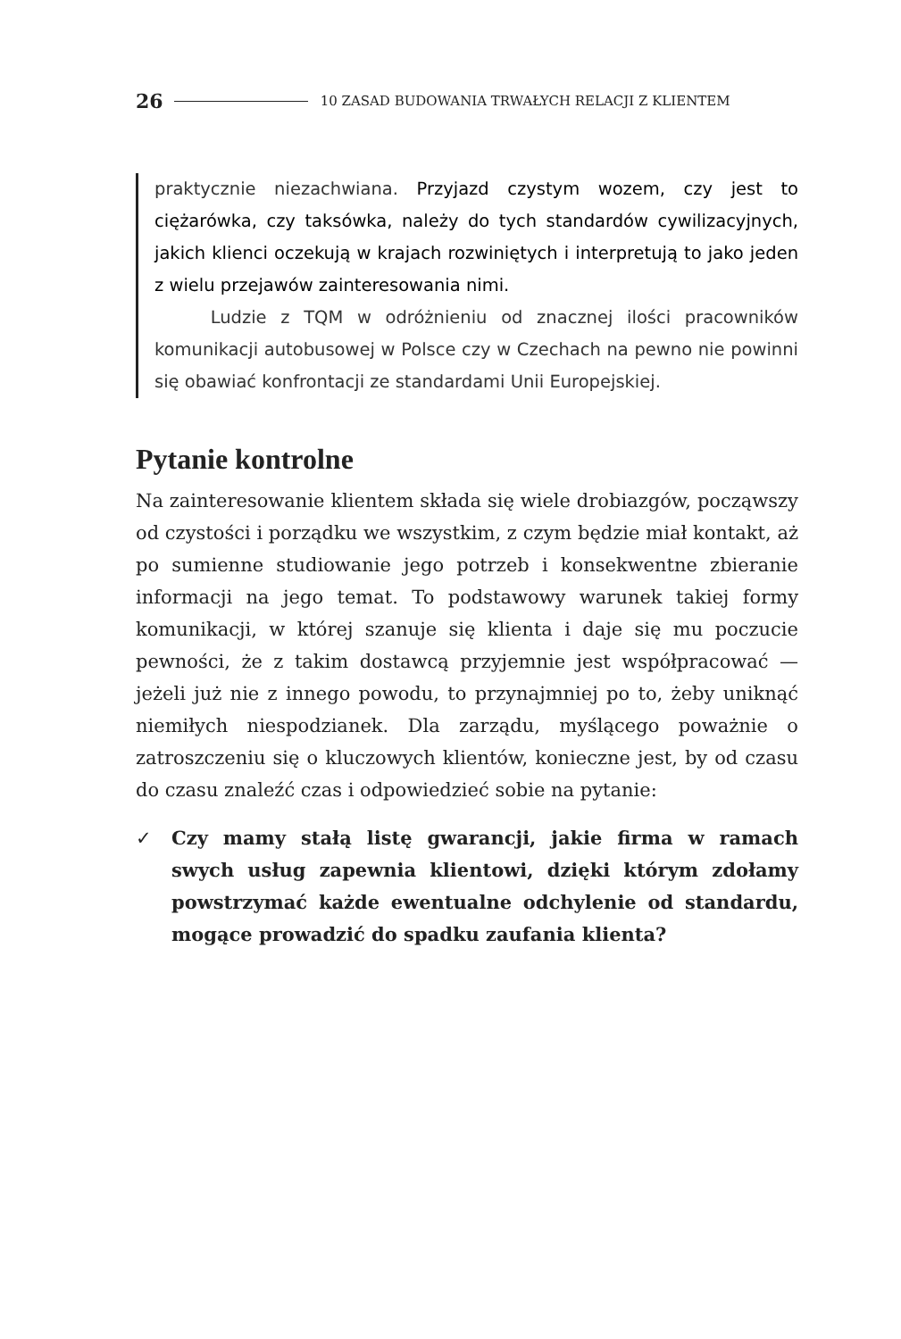26
10 ZASAD BUDOWANIA TRWAŁYCH RELACJI Z KLIENTEM
praktycznie niezachwiana. Przyjazd czystym wozem, czy jest to ciężarówka, czy taksówka, należy do tych standardów cywilizacyjnych, jakich klienci oczekują w krajach rozwiniętych i interpretują to jako jeden z wielu przejawów zainteresowania nimi.
Ludzie z TQM w odróżnieniu od znacznej ilości pracowników komunikacji autobusowej w Polsce czy w Czechach na pewno nie powinni się obawiać konfrontacji ze standardami Unii Europejskiej.
Pytanie kontrolne
Na zainteresowanie klientem składa się wiele drobiazgów, począwszy od czystości i porządku we wszystkim, z czym będzie miał kontakt, aż po sumienne studiowanie jego potrzeb i konsekwentne zbieranie informacji na jego temat. To podstawowy warunek takiej formy komunikacji, w której szanuje się klienta i daje się mu poczucie pewności, że z takim dostawcą przyjemnie jest współpracować — jeżeli już nie z innego powodu, to przynajmniej po to, żeby uniknąć niemiłych niespodzianek. Dla zarządu, myślącego poważnie o zatroszczeniu się o kluczowych klientów, konieczne jest, by od czasu do czasu znaleźć czas i odpowiedzieć sobie na pytanie:
✓ Czy mamy stałą listę gwarancji, jakie firma w ramach swych usług zapewnia klientowi, dzięki którym zdołamy powstrzymać każde ewentualne odchylenie od standardu, mogące prowadzić do spadku zaufania klienta?